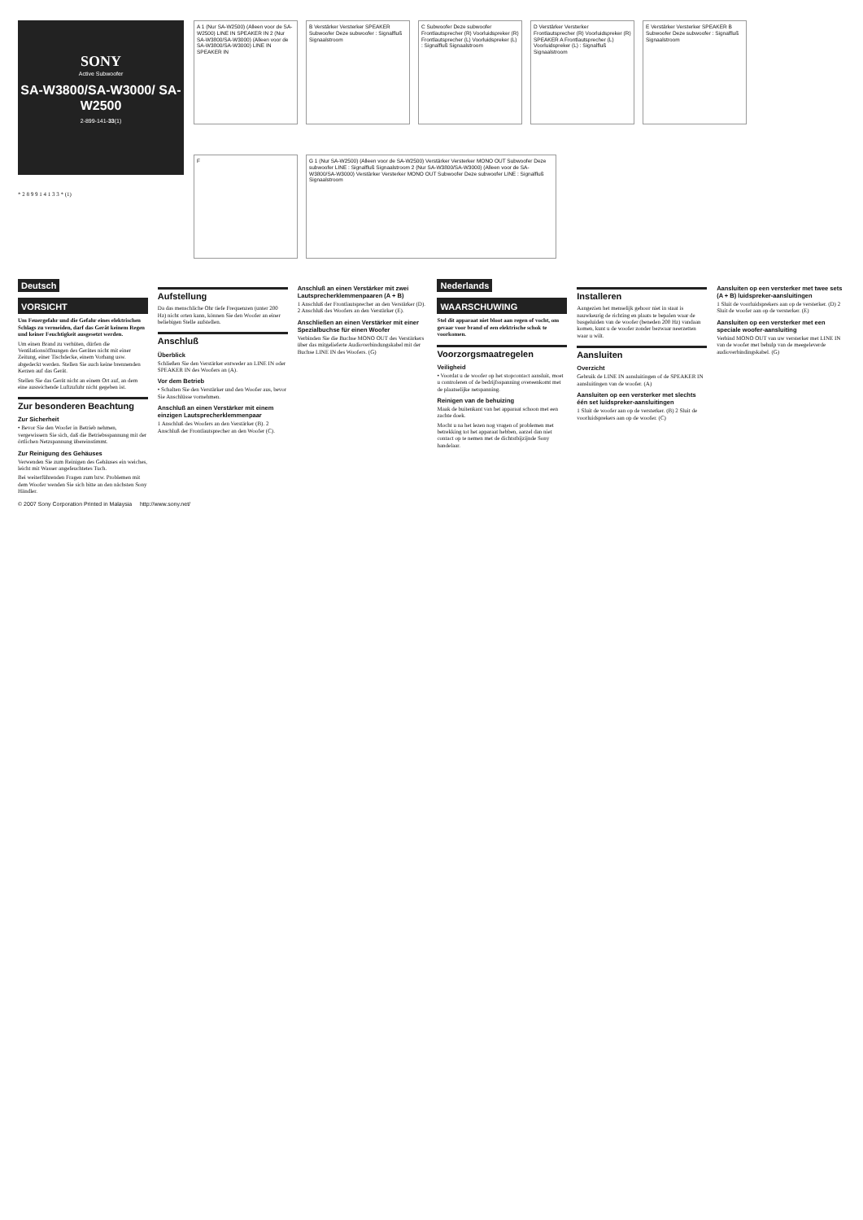SONY
Active Subwoofer
SA-W3800/SA-W3000/ SA-W2500
2-899-141-33(1)
* 2 8 9 9 1 4 1 3 3 * (1)
A 1 (Nur SA-W2500) (Alleen voor de SA-W2500) LINE IN SPEAKER IN 2 (Nur SA-W3800/SA-W3000) (Alleen voor de SA-W3800/SA-W3000) LINE IN SPEAKER IN
B Verstärker Versterker SPEAKER Subwoofer Deze subwoofer : Signalfluß Signaalstroom
C Subwoofer Deze subwoofer Frontlautsprecher (R) Voorluidspreker (R) Frontlautsprecher (L) Voorluidspreker (L) : Signalfluß Signaalstroom
D Verstärker Versterker Frontlautsprecher (R) Voorluidspreker (R) SPEAKER A Frontlautsprecher (L) Voorluidspreker (L) : Signalfluß Signaalstroom
E Verstärker Versterker SPEAKER B Subwoofer Deze subwoofer : Signalfluß Signaalstroom
F
G 1 (Nur SA-W2500) (Alleen voor de SA-W2500) Verstärker Versterker MONO OUT Subwoofer Deze subwoofer LINE : Signalfluß Signaalstroom 2 (Nur SA-W3800/SA-W3000) (Alleen voor de SA-W3800/SA-W3000) Verstärker Versterker MONO OUT Subwoofer Deze subwoofer LINE : Signalfluß Signaalstroom
Deutsch
VORSICHT
Um Feuergefahr und die Gefahr eines elektrischen Schlags zu vermeiden, darf das Gerät keinem Regen und keiner Feuchtigkeit ausgesetzt werden.
Um einen Brand zu verhüten, dürfen die Ventilationsöffnungen des Gerätes nicht mit einer Zeitung, einer Tischdecke, einem Vorhang usw. abgedeckt werden. Stellen Sie auch keine brennenden Kerzen auf das Gerät.
Stellen Sie das Gerät nicht an einem Ort auf, an dem eine ausreichende Luftzufuhr nicht gegeben ist.
Zur besonderen Beachtung
Zur Sicherheit
• Bevor Sie den Woofer in Betrieb nehmen, vergewissern Sie sich, daß die Betriebsspannung mit der örtlichen Netzspannung übereinstimmt.
Zur Reinigung des Gehäuses
Verwenden Sie zum Reinigen des Gehäuses ein weiches, leicht mit Wasser angefeuchtetes Tuch.
Bei weiterführenden Fragen zum bzw. Problemen mit dem Woofer wenden Sie sich bitte an den nächsten Sony Händler.
Aufstellung
Da das menschliche Ohr tiefe Frequenzen (unter 200 Hz) nicht orten kann, können Sie den Woofer an einer beliebigen Stelle aufstellen.
Anschluß
Überblick
Schließen Sie den Verstärker entweder an LINE IN oder SPEAKER IN des Woofers an (A).
Vor dem Betrieb
• Schalten Sie den Verstärker und den Woofer aus, bevor Sie Anschlüsse vornehmen.
Anschluß an einen Verstärker mit einem einzigen Lautsprecherklemmenpaar
1 Anschluß des Woofers an den Verstärker (B). 2 Anschluß der Frontlautsprecher an den Woofer (C).
Anschluß an einen Verstärker mit zwei Lautsprecherklemmenpaaren (A + B)
1 Anschluß der Frontlautsprecher an den Verstärker (D). 2 Anschluß des Woofers an den Verstärker (E).
Anschließen an einen Verstärker mit einer Spezialbuchse für einen Woofer
Verbinden Sie die Buchse MONO OUT des Verstärkers über das mitgelieferte Audioverbindungskabel mit der Buchse LINE IN des Woofers. (G)
Nederlands
WAARSCHUWING
Stel dit apparaat niet bloot aan regen of vocht, om gevaar voor brand of een elektrische schok te voorkomen.
Voorzorgsmaatregelen
Veiligheid
• Voordat u de woofer op het stopcontact aansluit, moet u controleren of de bedrijfsspanning overeenkomt met de plaatselijke netspanning.
Reinigen van de behuizing
Maak de buitenkant van het apparaat schoon met een zachte doek.
Mocht u na het lezen nog vragen of problemen met betrekking tot het apparaat hebben, aarzel dan niet contact op te nemen met de dichtstbijzijnde Sony handelaar.
Installeren
Aangezien het menselijk gehoor niet in staat is nauwkeurig de richting en plaats te bepalen waar de basgeluiden van de woofer (beneden 200 Hz) vandaan komen, kunt u de woofer zonder bezwaar neerzetten waar u wilt.
Aansluiten
Overzicht
Gebruik de LINE IN aansluitingen of de SPEAKER IN aansluitingen van de woofer. (A)
Aansluiten op een versterker met slechts één set luidspreker-aansluitingen
1 Sluit de woofer aan op de versterker. (B) 2 Sluit de voorluidsprekers aan op de woofer. (C)
Aansluiten op een versterker met twee sets (A + B) luidspreker-aansluitingen
1 Sluit de voorluidsprekers aan op de versterker. (D) 2 Sluit de woofer aan op de versterker. (E)
Aansluiten op een versterker met een speciale woofer-aansluiting
Verbind MONO OUT van uw versterker met LINE IN van de woofer met behulp van de meegeleverde audioverbindingskabel. (G)
© 2007 Sony Corporation Printed in Malaysia http://www.sony.net/